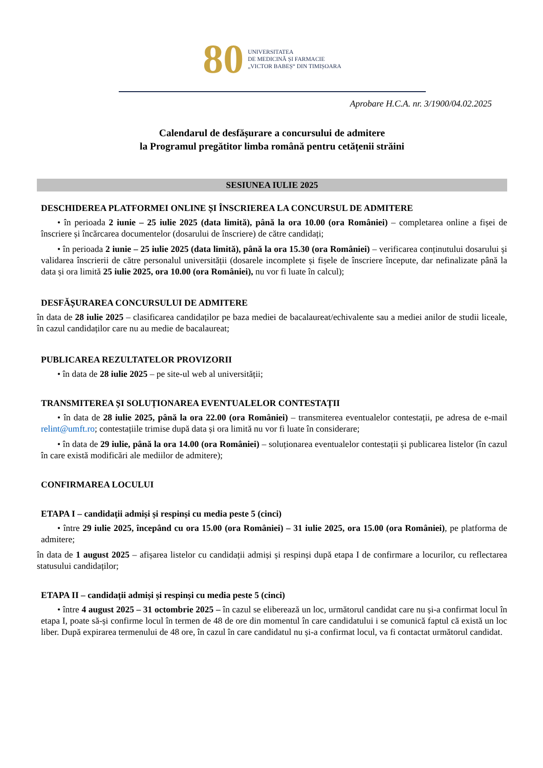80
UNIVERSITATEA
DE MEDICINĂ ȘI FARMACIE
„VICTOR BABEȘ“ DIN TIMIȘOARA
Aprobare H.C.A. nr. 3/1900/04.02.2025
Calendarul de desfășurare a concursului de admitere
la Programul pregătitor limba română pentru cetățenii străini
SESIUNEA IULIE 2025
DESCHIDEREA PLATFORMEI ONLINE ȘI ÎNSCRIEREA LA CONCURSUL DE ADMITERE
• în perioada 2 iunie – 25 iulie 2025 (data limită), până la ora 10.00 (ora României) – completarea online a fișei de înscriere și încărcarea documentelor (dosarului de înscriere) de către candidați;
• în perioada 2 iunie – 25 iulie 2025 (data limită), până la ora 15.30 (ora României) – verificarea conținutului dosarului și validarea înscrierii de către personalul universității (dosarele incomplete și fișele de înscriere începute, dar nefinalizate până la data și ora limită 25 iulie 2025, ora 10.00 (ora României), nu vor fi luate în calcul);
DESFĂȘURAREA CONCURSULUI DE ADMITERE
în data de 28 iulie 2025 – clasificarea candidaților pe baza mediei de bacalaureat/echivalente sau a mediei anilor de studii liceale, în cazul candidaților care nu au medie de bacalaureat;
PUBLICAREA REZULTATELOR PROVIZORII
• în data de 28 iulie 2025 – pe site-ul web al universității;
TRANSMITEREA ȘI SOLUȚIONAREA EVENTUALELOR CONTESTAȚII
• în data de 28 iulie 2025, până la ora 22.00 (ora României) – transmiterea eventualelor contestații, pe adresa de e-mail relint@umft.ro; contestațiile trimise după data și ora limită nu vor fi luate în considerare;
• în data de 29 iulie, până la ora 14.00 (ora României) – soluționarea eventualelor contestații și publicarea listelor (în cazul în care există modificări ale mediilor de admitere);
CONFIRMAREA LOCULUI
ETAPA I – candidații admiși și respinși cu media peste 5 (cinci)
• între 29 iulie 2025, începând cu ora 15.00 (ora României) – 31 iulie 2025, ora 15.00 (ora României), pe platforma de admitere;
în data de 1 august 2025 – afișarea listelor cu candidații admiși și respinși după etapa I de confirmare a locurilor, cu reflectarea statusului candidaților;
ETAPA II – candidații admiși și respinși cu media peste 5 (cinci)
• între 4 august 2025 – 31 octombrie 2025 – în cazul se eliberează un loc, următorul candidat care nu și-a confirmat locul în etapa I, poate să-și confirme locul în termen de 48 de ore din momentul în care candidatului i se comunică faptul că există un loc liber. După expirarea termenului de 48 ore, în cazul în care candidatul nu și-a confirmat locul, va fi contactat următorul candidat.